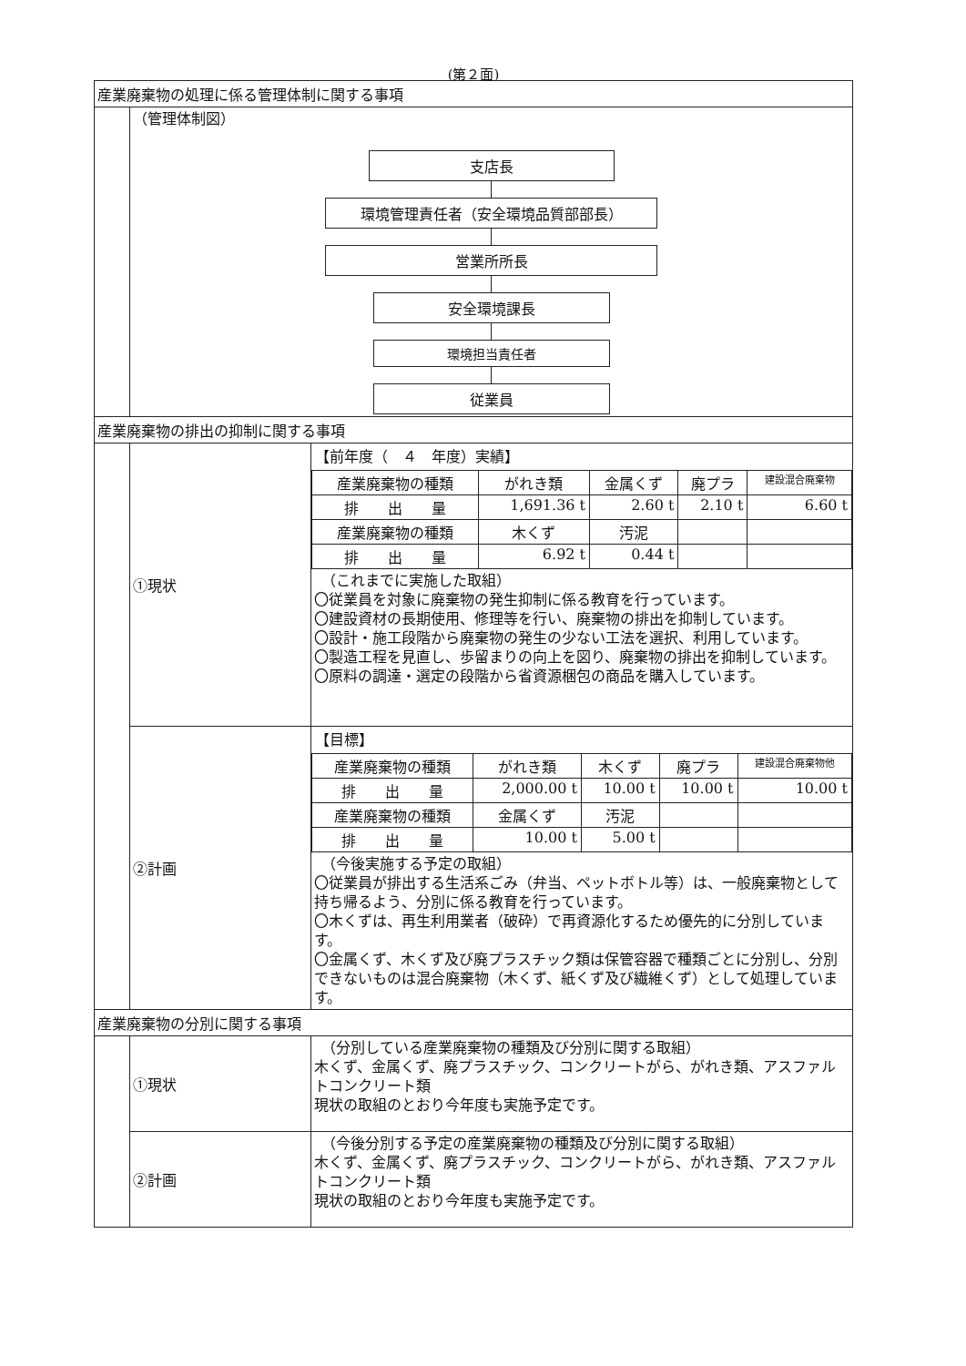(第２面)
| 産業廃棄物の処理に係る管理体制に関する事項 | | |
| | （管理体制図） 支店長 環境管理責任者（安全環境品質部部長） 営業所所長 安全環境課長 環境担当責任者 従業員 | |
| 産業廃棄物の排出の抑制に関する事項 | | |
| | ①現状 | 【前年度（ ４ 年度）実績】 / 産業廃棄物の種類 / がれき類 / 金属くず / 廃プラ / 建設混合廃棄物 / / 排 出 量 / 1,691.36 t / 2.60 t / 2.10 t / 6.60 t / / 産業廃棄物の種類 / 木くず / 汚泥 / / / / 排 出 量 / 6.92 t / 0.44 t / / / （これまでに実施した取組） 〇従業員を対象に廃棄物の発生抑制に係る教育を行っています。 〇建設資材の長期使用、修理等を行い、廃棄物の排出を抑制しています。 〇設計・施工段階から廃棄物の発生の少ない工法を選択、利用しています。 〇製造工程を見直し、歩留まりの向上を図り、廃棄物の排出を抑制しています。 〇原料の調達・選定の段階から省資源梱包の商品を購入しています。 |
| | ②計画 | 【目標】 / 産業廃棄物の種類 / がれき類 / 木くず / 廃プラ / 建設混合廃棄物他 / / 排 出 量 / 2,000.00 t / 10.00 t / 10.00 t / 10.00 t / / 産業廃棄物の種類 / 金属くず / 汚泥 / / / / 排 出 量 / 10.00 t / 5.00 t / / / （今後実施する予定の取組） 〇従業員が排出する生活系ごみ（弁当、ペットボトル等）は、一般廃棄物として持ち帰るよう、分別に係る教育を行っています。 〇木くずは、再生利用業者（破砕）で再資源化するため優先的に分別しています。 〇金属くず、木くず及び廃プラスチック類は保管容器で種類ごとに分別し、分別できないものは混合廃棄物（木くず、紙くず及び繊維くず）として処理しています。 |
| 産業廃棄物の分別に関する事項 | | |
| | ①現状 | （分別している産業廃棄物の種類及び分別に関する取組） 木くず、金属くず、廃プラスチック、コンクリートがら、がれき類、アスファルトコンクリート類 現状の取組のとおり今年度も実施予定です。 |
| | ②計画 | （今後分別する予定の産業廃棄物の種類及び分別に関する取組） 木くず、金属くず、廃プラスチック、コンクリートがら、がれき類、アスファルトコンクリート類 現状の取組のとおり今年度も実施予定です。 |